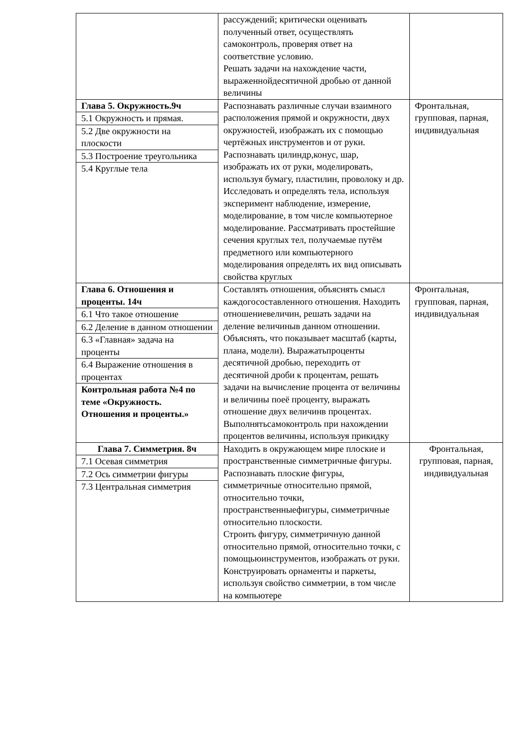| | рассуждений; критически оценивать полученный ответ, осуществлять самоконтроль, проверяя ответ на соответствие условию. Решать задачи на нахождение части, выраженнойдесятичной дробью от данной величины | |
| Глава 5. Окружность.9ч 5.1 Окружность и прямая. 5.2 Две окружности на плоскости 5.3 Построение треугольника 5.4 Круглые тела | Распознавать различные случаи взаимного расположения прямой и окружности, двух окружностей, изображать их с помощью чертёжных инструментов и от руки. Распознавать цилиндр,конус, шар, изображать их от руки, моделировать, используя бумагу, пластилин, проволоку и др. Исследовать и определять тела, используя эксперимент наблюдение, измерение, моделирование, в том числе компьютерное моделирование. Рассматривать простейшие сечения круглых тел, получаемые путём предметного или компьютерного моделирования определять их вид описывать свойства круглых | Фронтальная, групповая, парная, индивидуальная |
| Глава 6. Отношения и проценты. 14ч 6.1 Что такое отношение 6.2 Деление в данном отношении 6.3 «Главная» задача на проценты 6.4 Выражение отношения в процентах Контрольная работа №4 по теме «Окружность. Отношения и проценты.» | Составлять отношения, объяснять смысл каждогосоставленного отношения. Находить отношениевеличин, решать задачи на деление величиныв данном отношении. Объяснять, что показывает масштаб (карты, плана, модели). Выражатьпроценты десятичной дробью, переходить от десятичной дроби к процентам, решать задачи на вычисление процента от величины и величины поеё проценту, выражать отношение двух величинв процентах. Выполнятьсамоконтроль при нахождении процентов величины, используя прикидку | Фронтальная, групповая, парная, индивидуальная |
| Глава 7. Симметрия. 8ч 7.1 Осевая симметрия 7.2 Ось симметрии фигуры 7.3 Центральная симметрия | Находить в окружающем мире плоские и пространственные симметричные фигуры. Распознавать плоские фигуры, симметричные относительно прямой, относительно точки, пространственныефигуры, симметричные относительно плоскости. Строить фигуру, симметричную данной относительно прямой, относительно точки, с помощьюинструментов, изображать от руки. Конструировать орнаменты и паркеты, используя свойство симметрии, в том числе на компьютере | Фронтальная, групповая, парная, индивидуальная |